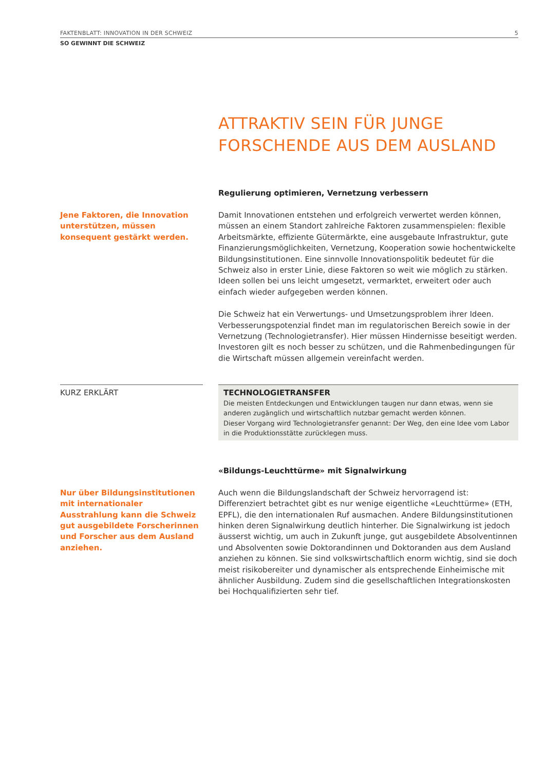FAKTENBLATT: INNOVATION IN DER SCHWEIZ 5
SO GEWINNT DIE SCHWEIZ
ATTRAKTIV SEIN FÜR JUNGE FORSCHENDE AUS DEM AUSLAND
Regulierung optimieren, Vernetzung verbessern
Jene Faktoren, die Innovation unterstützen, müssen konsequent gestärkt werden.
Damit Innovationen entstehen und erfolgreich verwertet werden können, müssen an einem Standort zahlreiche Faktoren zusammenspielen: flexible Arbeitsmärkte, effiziente Gütermärkte, eine ausgebaute Infrastruktur, gute Finanzierungsmöglichkeiten, Vernetzung, Kooperation sowie hochentwickelte Bildungsinstitutionen. Eine sinnvolle Innovationspolitik bedeutet für die Schweiz also in erster Linie, diese Faktoren so weit wie möglich zu stärken. Ideen sollen bei uns leicht umgesetzt, vermarktet, erweitert oder auch einfach wieder aufgegeben werden können.
Die Schweiz hat ein Verwertungs- und Umsetzungsproblem ihrer Ideen. Verbesserungspotenzial findet man im regulatorischen Bereich sowie in der Vernetzung (Technologietransfer). Hier müssen Hindernisse beseitigt werden. Investoren gilt es noch besser zu schützen, und die Rahmenbedingungen für die Wirtschaft müssen allgemein vereinfacht werden.
KURZ ERKLÄRT
TECHNOLOGIETRANSFER
Die meisten Entdeckungen und Entwicklungen taugen nur dann etwas, wenn sie anderen zugänglich und wirtschaftlich nutzbar gemacht werden können.
Dieser Vorgang wird Technologietransfer genannt: Der Weg, den eine Idee vom Labor in die Produktionsstätte zurücklegen muss.
«Bildungs-Leuchttürme» mit Signalwirkung
Nur über Bildungsinstitutionen mit internationaler Ausstrahlung kann die Schweiz gut ausgebildete Forscherinnen und Forscher aus dem Ausland anziehen.
Auch wenn die Bildungslandschaft der Schweiz hervorragend ist: Differenziert betrachtet gibt es nur wenige eigentliche «Leuchttürme» (ETH, EPFL), die den internationalen Ruf ausmachen. Andere Bildungsinstitutionen hinken deren Signalwirkung deutlich hinterher. Die Signalwirkung ist jedoch äusserst wichtig, um auch in Zukunft junge, gut ausgebildete Absolventinnen und Absolventen sowie Doktorandinnen und Doktoranden aus dem Ausland anziehen zu können. Sie sind volkswirtschaftlich enorm wichtig, sind sie doch meist risikobereiter und dynamischer als entsprechende Einheimische mit ähnlicher Ausbildung. Zudem sind die gesellschaftlichen Integrationskosten bei Hochqualifizierten sehr tief.